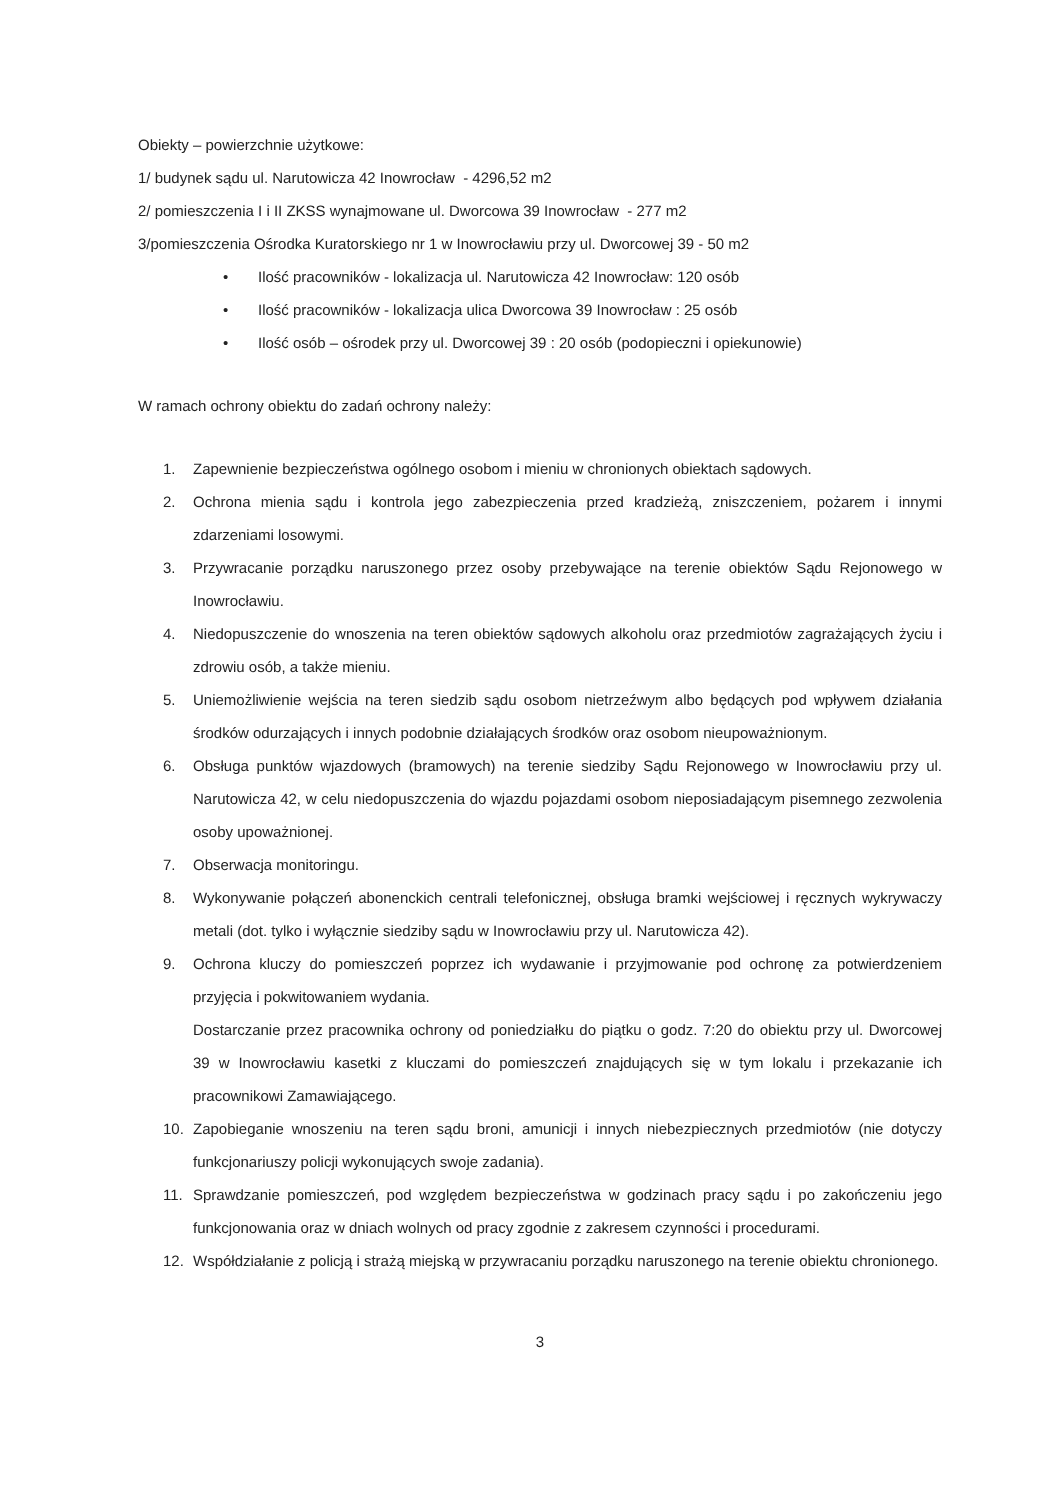Obiekty – powierzchnie użytkowe:
1/ budynek sądu ul. Narutowicza 42 Inowrocław - 4296,52 m2
2/ pomieszczenia I i II ZKSS wynajmowane ul. Dworcowa 39 Inowrocław - 277 m2
3/pomieszczenia Ośrodka Kuratorskiego nr 1 w Inowrocławiu przy ul. Dworcowej 39 - 50 m2
• Ilość pracowników - lokalizacja ul. Narutowicza 42 Inowrocław: 120 osób
• Ilość pracowników - lokalizacja ulica Dworcowa 39 Inowrocław : 25 osób
• Ilość osób – ośrodek przy ul. Dworcowej 39 : 20 osób (podopieczni i opiekunowie)
W ramach ochrony obiektu do zadań ochrony należy:
1. Zapewnienie bezpieczeństwa ogólnego osobom i mieniu w chronionych obiektach sądowych.
2. Ochrona mienia sądu i kontrola jego zabezpieczenia przed kradzieżą, zniszczeniem, pożarem i innymi zdarzeniami losowymi.
3. Przywracanie porządku naruszonego przez osoby przebywające na terenie obiektów Sądu Rejonowego w Inowrocławiu.
4. Niedopuszczenie do wnoszenia na teren obiektów sądowych alkoholu oraz przedmiotów zagrażających życiu i zdrowiu osób, a także mieniu.
5. Uniemożliwienie wejścia na teren siedzib sądu osobom nietrzeźwym albo będących pod wpływem działania środków odurzających i innych podobnie działających środków oraz osobom nieupoważnionym.
6. Obsługa punktów wjazdowych (bramowych) na terenie siedziby Sądu Rejonowego w Inowrocławiu przy ul. Narutowicza 42, w celu niedopuszczenia do wjazdu pojazdami osobom nieposiadającym pisemnego zezwolenia osoby upoważnionej.
7. Obserwacja monitoringu.
8. Wykonywanie połączeń abonenckich centrali telefonicznej, obsługa bramki wejściowej i ręcznych wykrywaczy metali (dot. tylko i wyłącznie siedziby sądu w Inowrocławiu przy ul. Narutowicza 42).
9. Ochrona kluczy do pomieszczeń poprzez ich wydawanie i przyjmowanie pod ochronę za potwierdzeniem przyjęcia i pokwitowaniem wydania.
Dostarczanie przez pracownika ochrony od poniedziałku do piątku o godz. 7:20 do obiektu przy ul. Dworcowej 39 w Inowrocławiu kasetki z kluczami do pomieszczeń znajdujących się w tym lokalu i przekazanie ich pracownikowi Zamawiającego.
10. Zapobieganie wnoszeniu na teren sądu broni, amunicji i innych niebezpiecznych przedmiotów (nie dotyczy funkcjonariuszy policji wykonujących swoje zadania).
11. Sprawdzanie pomieszczeń, pod względem bezpieczeństwa w godzinach pracy sądu i po zakończeniu jego funkcjonowania oraz w dniach wolnych od pracy zgodnie z zakresem czynności i procedurami.
12. Współdziałanie z policją i strażą miejską w przywracaniu porządku naruszonego na terenie obiektu chronionego.
3